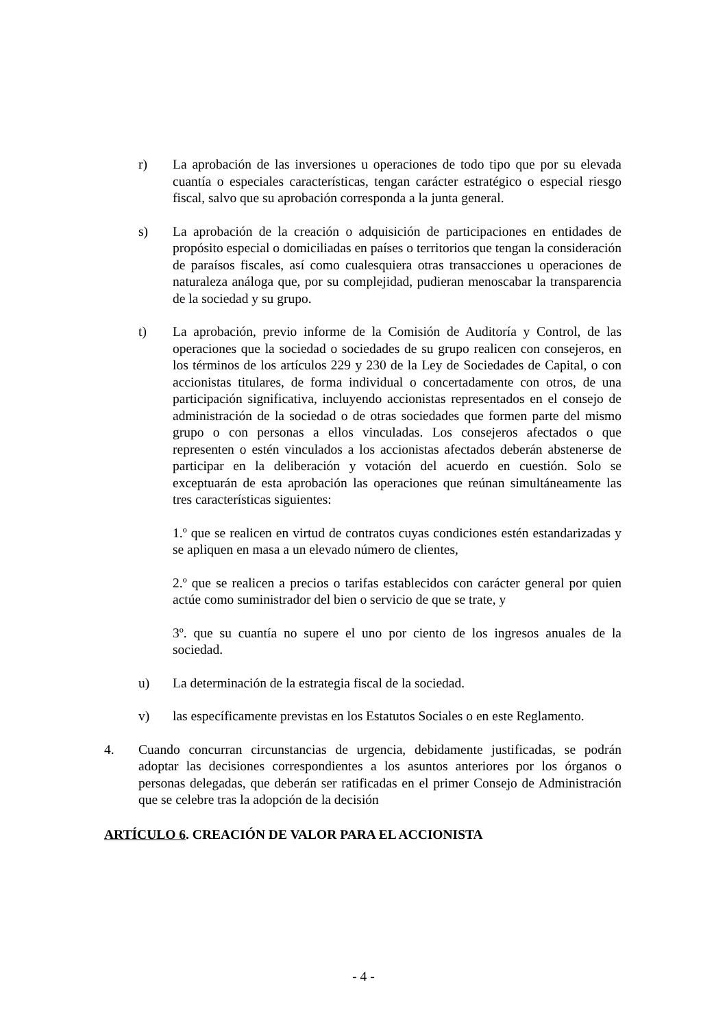r) La aprobación de las inversiones u operaciones de todo tipo que por su elevada cuantía o especiales características, tengan carácter estratégico o especial riesgo fiscal, salvo que su aprobación corresponda a la junta general.
s) La aprobación de la creación o adquisición de participaciones en entidades de propósito especial o domiciliadas en países o territorios que tengan la consideración de paraísos fiscales, así como cualesquiera otras transacciones u operaciones de naturaleza análoga que, por su complejidad, pudieran menoscabar la transparencia de la sociedad y su grupo.
t) La aprobación, previo informe de la Comisión de Auditoría y Control, de las operaciones que la sociedad o sociedades de su grupo realicen con consejeros, en los términos de los artículos 229 y 230 de la Ley de Sociedades de Capital, o con accionistas titulares, de forma individual o concertadamente con otros, de una participación significativa, incluyendo accionistas representados en el consejo de administración de la sociedad o de otras sociedades que formen parte del mismo grupo o con personas a ellos vinculadas. Los consejeros afectados o que representen o estén vinculados a los accionistas afectados deberán abstenerse de participar en la deliberación y votación del acuerdo en cuestión. Solo se exceptuarán de esta aprobación las operaciones que reúnan simultáneamente las tres características siguientes:
1.º que se realicen en virtud de contratos cuyas condiciones estén estandarizadas y se apliquen en masa a un elevado número de clientes,
2.º que se realicen a precios o tarifas establecidos con carácter general por quien actúe como suministrador del bien o servicio de que se trate, y
3º. que su cuantía no supere el uno por ciento de los ingresos anuales de la sociedad.
u) La determinación de la estrategia fiscal de la sociedad.
v) las específicamente previstas en los Estatutos Sociales o en este Reglamento.
4. Cuando concurran circunstancias de urgencia, debidamente justificadas, se podrán adoptar las decisiones correspondientes a los asuntos anteriores por los órganos o personas delegadas, que deberán ser ratificadas en el primer Consejo de Administración que se celebre tras la adopción de la decisión
ARTÍCULO 6. CREACIÓN DE VALOR PARA EL ACCIONISTA
- 4 -